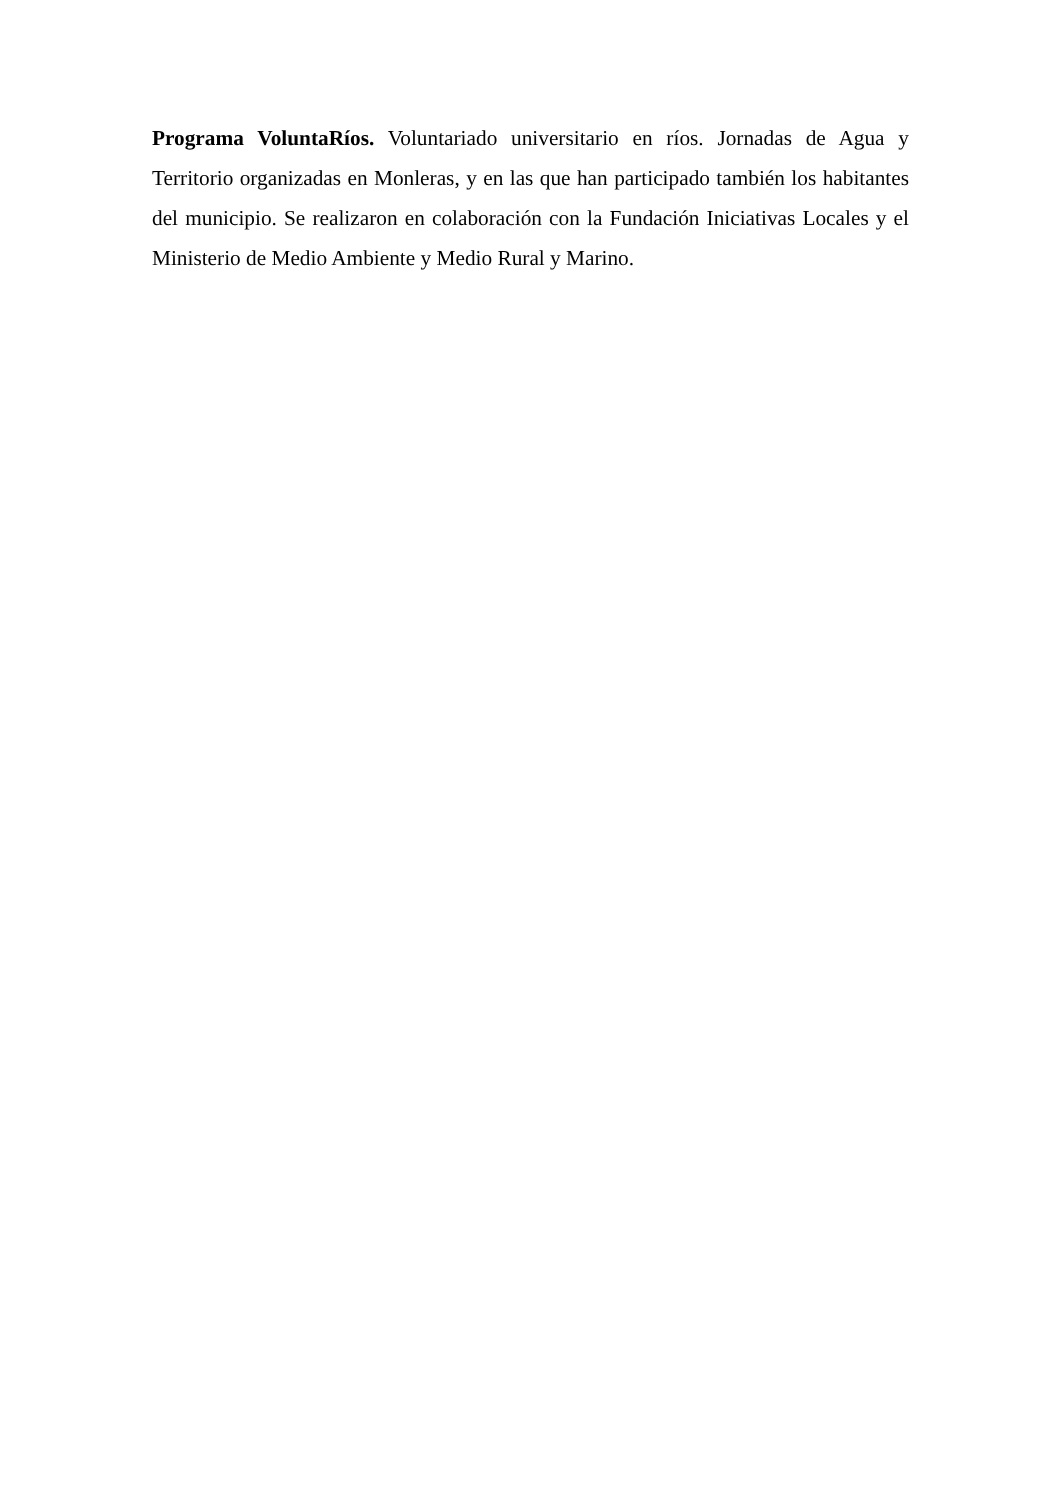Programa VoluntaRíos. Voluntariado universitario en ríos. Jornadas de Agua y Territorio organizadas en Monleras, y en las que han participado también los habitantes del municipio. Se realizaron en colaboración con la Fundación Iniciativas Locales y el Ministerio de Medio Ambiente y Medio Rural y Marino.